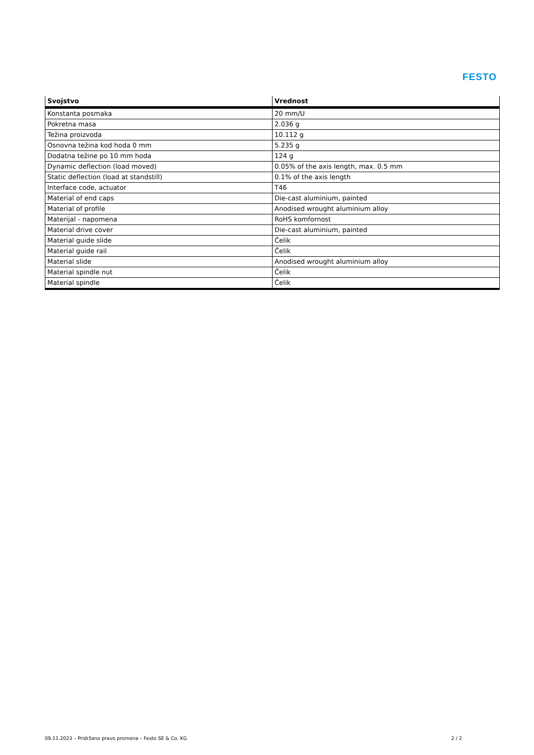FESTO
| Svojstvo | Vrednost |
| --- | --- |
| Konstanta posmaka | 20 mm/U |
| Pokretna masa | 2.036 g |
| Težina proizvoda | 10.112 g |
| Osnovna težina kod hoda 0 mm | 5.235 g |
| Dodatna težine po 10 mm hoda | 124 g |
| Dynamic deflection (load moved) | 0.05% of the axis length, max. 0.5 mm |
| Static deflection (load at standstill) | 0.1% of the axis length |
| Interface code, actuator | T46 |
| Material of end caps | Die-cast aluminium, painted |
| Material of profile | Anodised wrought aluminium alloy |
| Materijal - napomena | RoHS komfornost |
| Material drive cover | Die-cast aluminium, painted |
| Material guide slide | Čelik |
| Material guide rail | Čelik |
| Material slide | Anodised wrought aluminium alloy |
| Material spindle nut | Čelik |
| Material spindle | Čelik |
09.11.2023 – Pridržano pravo promena – Festo SE & Co. KG 2 / 2